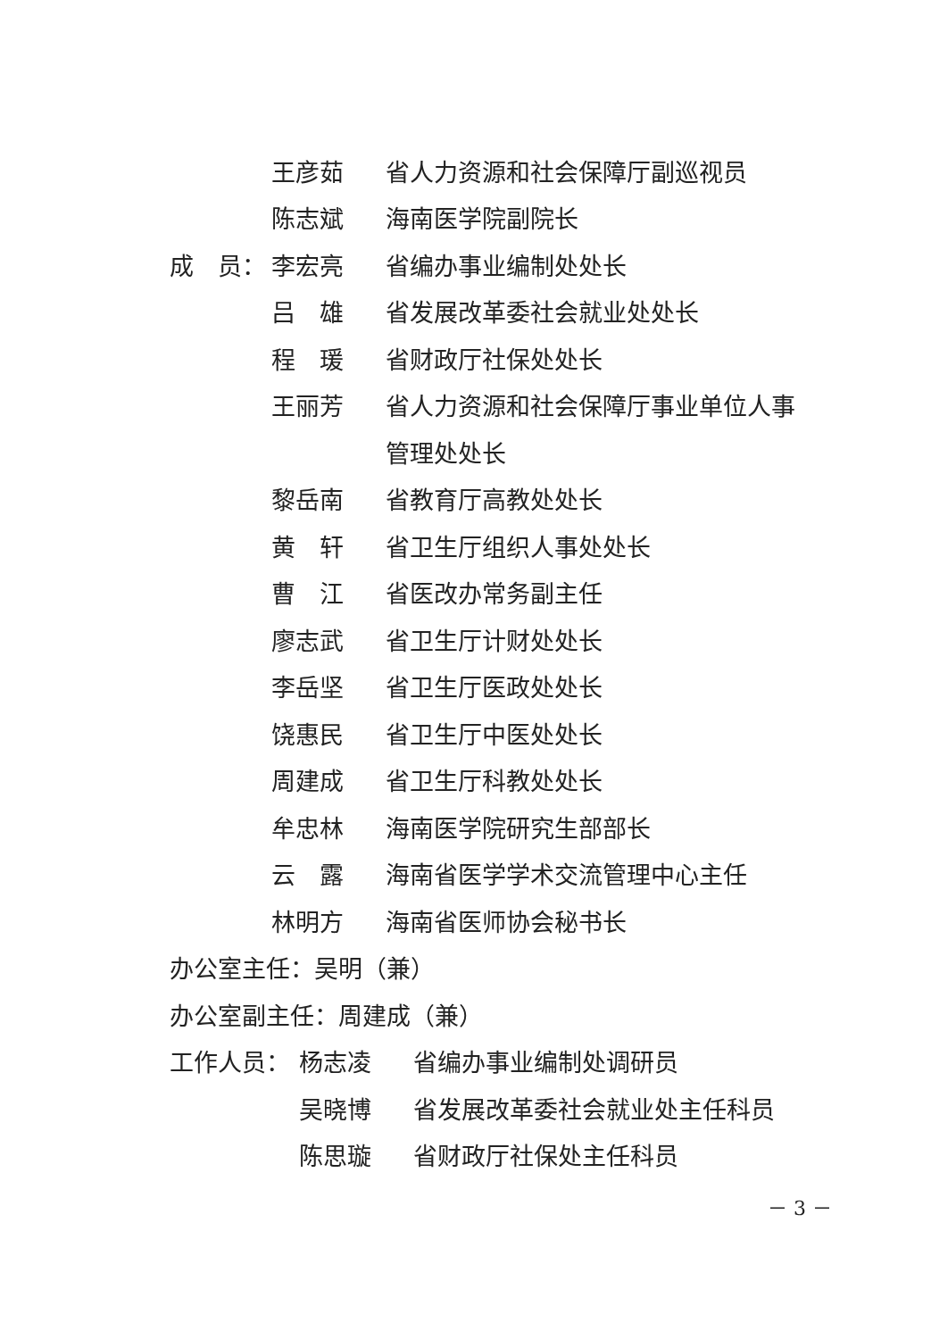王彦茹 省人力资源和社会保障厅副巡视员
陈志斌 海南医学院副院长
成　员： 李宏亮 省编办事业编制处处长
吕　雄 省发展改革委社会就业处处长
程　瑗 省财政厅社保处处长
王丽芳 省人力资源和社会保障厅事业单位人事
管理处处长
黎岳南 省教育厅高教处处长
黄　轩 省卫生厅组织人事处处长
曹　江 省医改办常务副主任
廖志武 省卫生厅计财处处长
李岳坚 省卫生厅医政处处长
饶惠民 省卫生厅中医处处长
周建成 省卫生厅科教处处长
牟忠林 海南医学院研究生部部长
云　露 海南省医学学术交流管理中心主任
林明方 海南省医师协会秘书长
办公室主任：吴明（兼）
办公室副主任：周建成（兼）
工作人员： 杨志凌 省编办事业编制处调研员
吴晓博 省发展改革委社会就业处主任科员
陈思璇 省财政厅社保处主任科员
－ 3 －